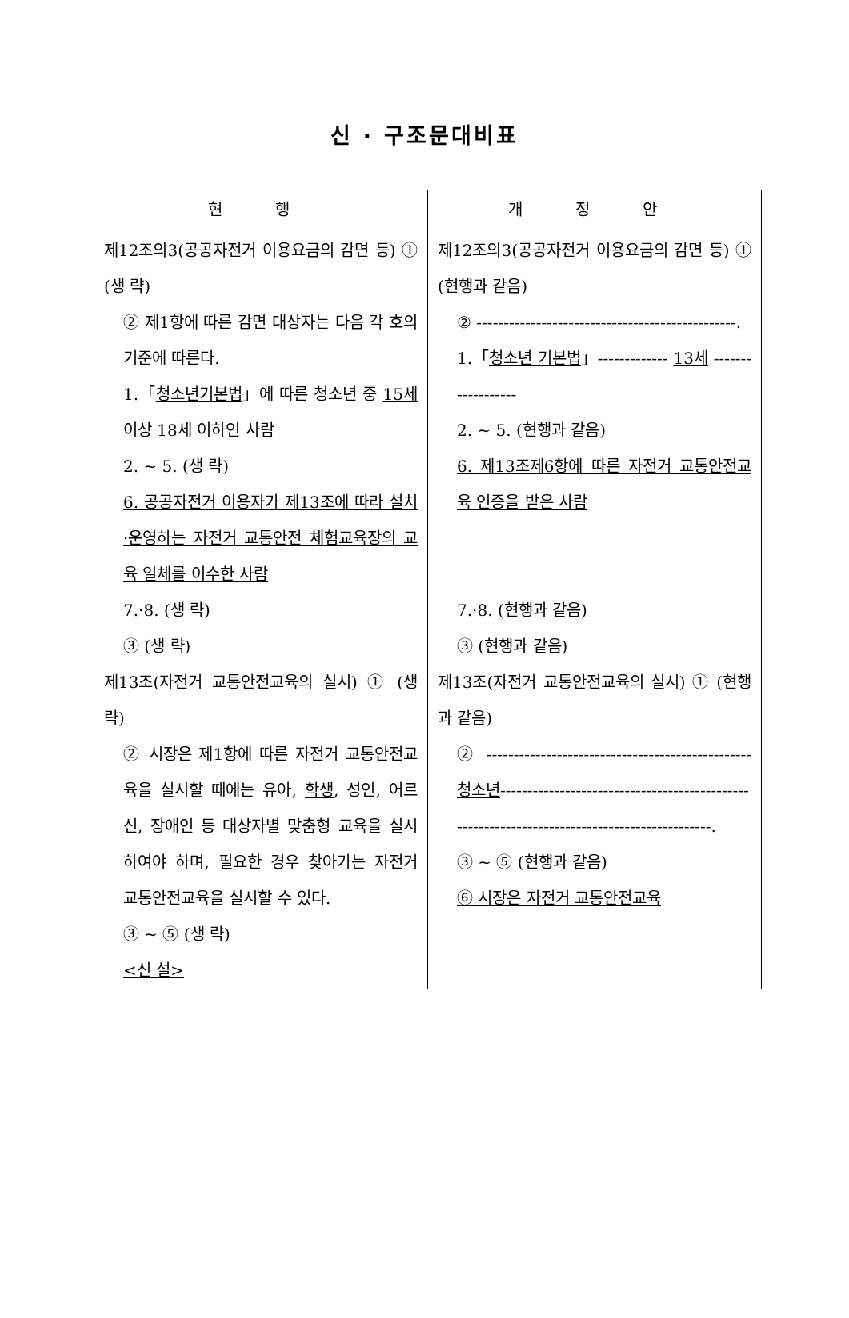신 · 구조문대비표
| 현 행 | 개 정 안 |
| --- | --- |
| 제12조의3(공공자전거 이용요금의 감면 등) ① (생 략) ② 제1항에 따른 감면 대상자는 다음 각 호의 기준에 따른다. 1.「 청소년기본법 」에 따른 청소년 중 15세 이상 18세 이하인 사람 2. ~ 5. (생 략) 6. 공공자전거 이용자가 제13조에 따라 설치·운영하는 자전거 교통안전 체험교육장의 교육 일체를 이수한 사람 7.·8. (생 략) ③ (생 략) 제13조(자전거 교통안전교육의 실시) ① (생 략) ② 시장은 제1항에 따른 자전거 교통안전교육을 실시할 때에는 유아, 학생 , 성인, 어르신, 장애인 등 대상자별 맞춤형 교육을 실시하여야 하며, 필요한 경우 찾아가는 자전거 교통안전교육을 실시할 수 있다. ③ ~ ⑤ (생 략) <신 설> | 제12조의3(공공자전거 이용요금의 감면 등) ① (현행과 같음) ② ------------------------------------------------. 1.「 청소년 기본법 」------------- 13세 ------------------ 2. ~ 5. (현행과 같음) 6. 제13조제6항에 따른 자전거 교통안전교육 인증을 받은 사람 7.·8. (현행과 같음) ③ (현행과 같음) 제13조(자전거 교통안전교육의 실시) ① (현행과 같음) ② ------------------------------------------------- 청소년 ---------------------------------------------------------------------------------------------. ③ ~ ⑤ (현행과 같음) ⑥ 시장은 자전거 교통안전교육 |